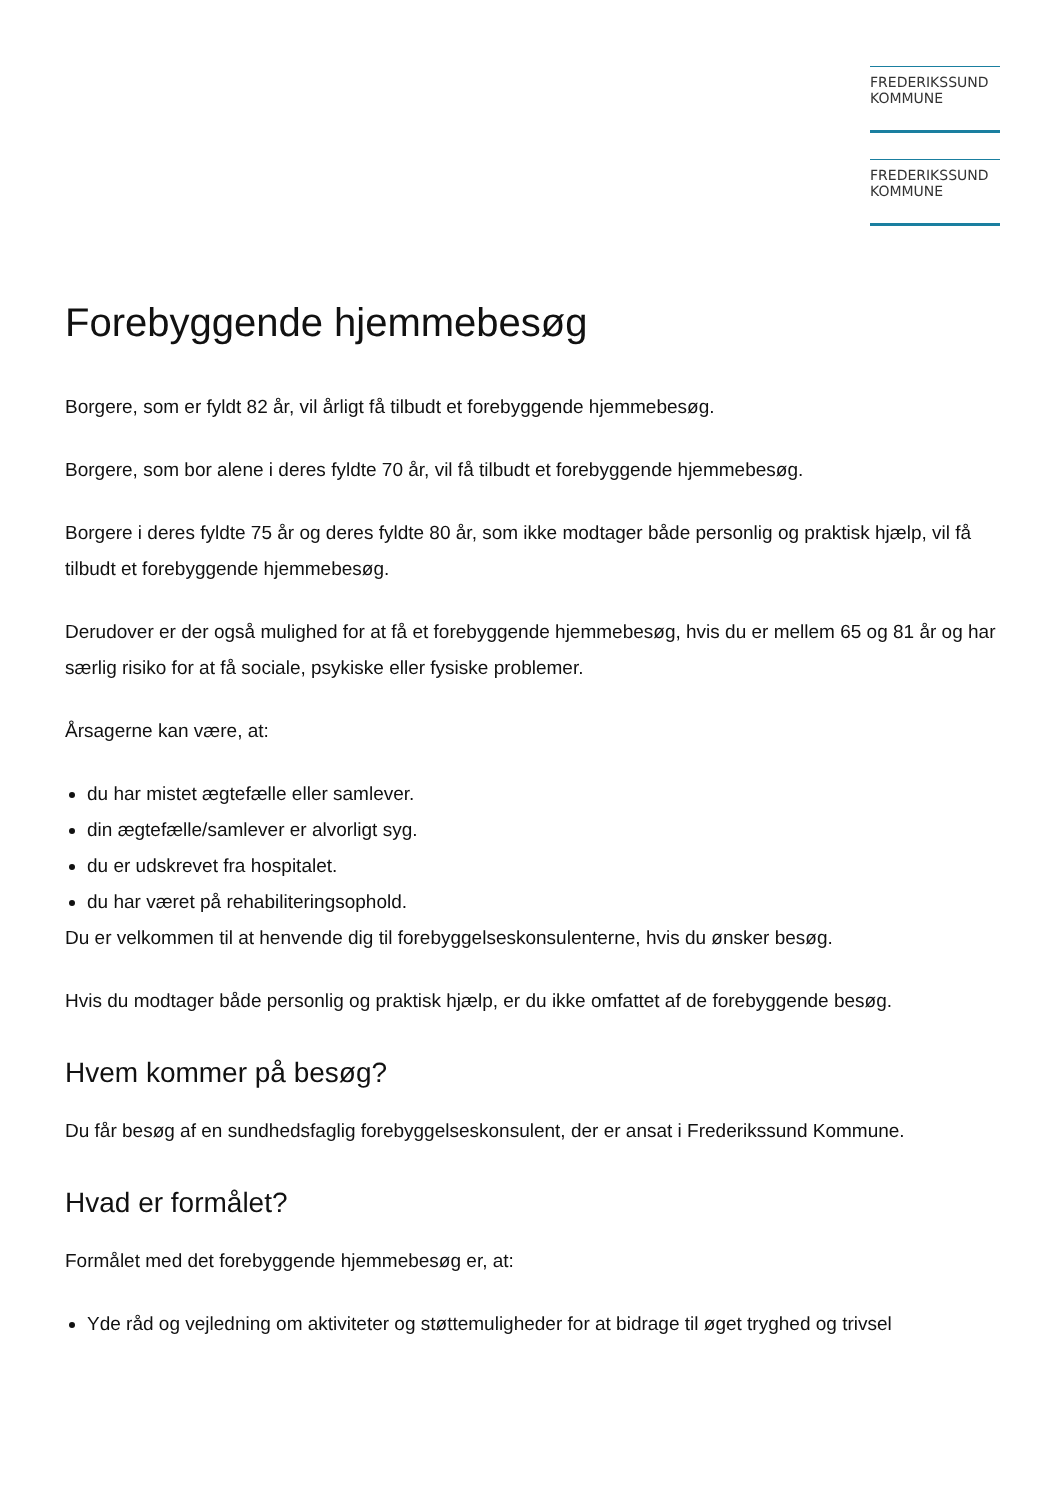FREDERIKSSUND
KOMMUNE
FREDERIKSSUND
KOMMUNE
Forebyggende hjemmebesøg
Borgere, som er fyldt 82 år, vil årligt få tilbudt et forebyggende hjemmebesøg.
Borgere, som bor alene i deres fyldte 70 år, vil få tilbudt et forebyggende hjemmebesøg.
Borgere i deres fyldte 75 år og deres fyldte 80 år, som ikke modtager både personlig og praktisk hjælp, vil få tilbudt et forebyggende hjemmebesøg.
Derudover er der også mulighed for at få et forebyggende hjemmebesøg, hvis du er mellem 65 og 81 år og har særlig risiko for at få sociale, psykiske eller fysiske problemer.
Årsagerne kan være, at:
du har mistet ægtefælle eller samlever.
din ægtefælle/samlever er alvorligt syg.
du er udskrevet fra hospitalet.
du har været på rehabiliteringsophold.
Du er velkommen til at henvende dig til forebyggelseskonsulenterne, hvis du ønsker besøg.
Hvis du modtager både personlig og praktisk hjælp, er du ikke omfattet af de forebyggende besøg.
Hvem kommer på besøg?
Du får besøg af en sundhedsfaglig forebyggelseskonsulent, der er ansat i Frederikssund Kommune.
Hvad er formålet?
Formålet med det forebyggende hjemmebesøg er, at:
Yde råd og vejledning om aktiviteter og støttemuligheder for at bidrage til øget tryghed og trivsel